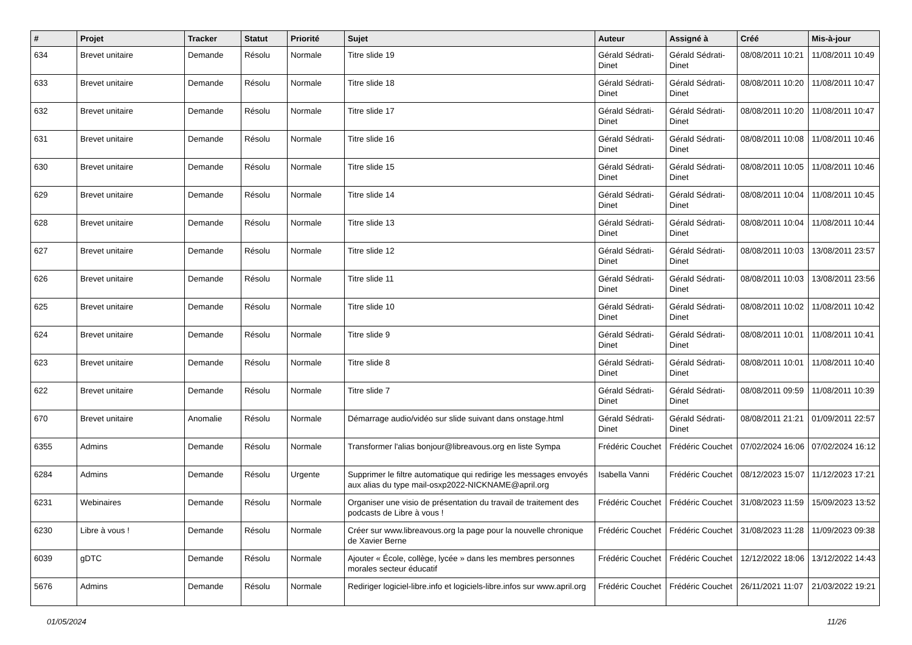| # | Projet | Tracker | Statut | Priorité | Sujet | Auteur | Assigné à | Créé | Mis-à-jour |
| --- | --- | --- | --- | --- | --- | --- | --- | --- | --- |
| 634 | Brevet unitaire | Demande | Résolu | Normale | Titre slide 19 | Gérald Sédrati-Dinet | Gérald Sédrati-Dinet | 08/08/2011 10:21 | 11/08/2011 10:49 |
| 633 | Brevet unitaire | Demande | Résolu | Normale | Titre slide 18 | Gérald Sédrati-Dinet | Gérald Sédrati-Dinet | 08/08/2011 10:20 | 11/08/2011 10:47 |
| 632 | Brevet unitaire | Demande | Résolu | Normale | Titre slide 17 | Gérald Sédrati-Dinet | Gérald Sédrati-Dinet | 08/08/2011 10:20 | 11/08/2011 10:47 |
| 631 | Brevet unitaire | Demande | Résolu | Normale | Titre slide 16 | Gérald Sédrati-Dinet | Gérald Sédrati-Dinet | 08/08/2011 10:08 | 11/08/2011 10:46 |
| 630 | Brevet unitaire | Demande | Résolu | Normale | Titre slide 15 | Gérald Sédrati-Dinet | Gérald Sédrati-Dinet | 08/08/2011 10:05 | 11/08/2011 10:46 |
| 629 | Brevet unitaire | Demande | Résolu | Normale | Titre slide 14 | Gérald Sédrati-Dinet | Gérald Sédrati-Dinet | 08/08/2011 10:04 | 11/08/2011 10:45 |
| 628 | Brevet unitaire | Demande | Résolu | Normale | Titre slide 13 | Gérald Sédrati-Dinet | Gérald Sédrati-Dinet | 08/08/2011 10:04 | 11/08/2011 10:44 |
| 627 | Brevet unitaire | Demande | Résolu | Normale | Titre slide 12 | Gérald Sédrati-Dinet | Gérald Sédrati-Dinet | 08/08/2011 10:03 | 13/08/2011 23:57 |
| 626 | Brevet unitaire | Demande | Résolu | Normale | Titre slide 11 | Gérald Sédrati-Dinet | Gérald Sédrati-Dinet | 08/08/2011 10:03 | 13/08/2011 23:56 |
| 625 | Brevet unitaire | Demande | Résolu | Normale | Titre slide 10 | Gérald Sédrati-Dinet | Gérald Sédrati-Dinet | 08/08/2011 10:02 | 11/08/2011 10:42 |
| 624 | Brevet unitaire | Demande | Résolu | Normale | Titre slide 9 | Gérald Sédrati-Dinet | Gérald Sédrati-Dinet | 08/08/2011 10:01 | 11/08/2011 10:41 |
| 623 | Brevet unitaire | Demande | Résolu | Normale | Titre slide 8 | Gérald Sédrati-Dinet | Gérald Sédrati-Dinet | 08/08/2011 10:01 | 11/08/2011 10:40 |
| 622 | Brevet unitaire | Demande | Résolu | Normale | Titre slide 7 | Gérald Sédrati-Dinet | Gérald Sédrati-Dinet | 08/08/2011 09:59 | 11/08/2011 10:39 |
| 670 | Brevet unitaire | Anomalie | Résolu | Normale | Démarrage audio/vidéo sur slide suivant dans onstage.html | Gérald Sédrati-Dinet | Gérald Sédrati-Dinet | 08/08/2011 21:21 | 01/09/2011 22:57 |
| 6355 | Admins | Demande | Résolu | Normale | Transformer l'alias bonjour@libreavous.org en liste Sympa | Frédéric Couchet | Frédéric Couchet | 07/02/2024 16:06 | 07/02/2024 16:12 |
| 6284 | Admins | Demande | Résolu | Urgente | Supprimer le filtre automatique qui redirige les messages envoyés aux alias du type mail-osxp2022-NICKNAME@april.org | Isabella Vanni | Frédéric Couchet | 08/12/2023 15:07 | 11/12/2023 17:21 |
| 6231 | Webinaires | Demande | Résolu | Normale | Organiser une visio de présentation du travail de traitement des podcasts de Libre à vous ! | Frédéric Couchet | Frédéric Couchet | 31/08/2023 11:59 | 15/09/2023 13:52 |
| 6230 | Libre à vous ! | Demande | Résolu | Normale | Créer sur www.libreavous.org la page pour la nouvelle chronique de Xavier Berne | Frédéric Couchet | Frédéric Couchet | 31/08/2023 11:28 | 11/09/2023 09:38 |
| 6039 | gDTC | Demande | Résolu | Normale | Ajouter « École, collège, lycée » dans les membres personnes morales secteur éducatif | Frédéric Couchet | Frédéric Couchet | 12/12/2022 18:06 | 13/12/2022 14:43 |
| 5676 | Admins | Demande | Résolu | Normale | Rediriger logiciel-libre.info et logiciels-libre.infos sur www.april.org | Frédéric Couchet | Frédéric Couchet | 26/11/2021 11:07 | 21/03/2022 19:21 |
01/05/2024 11/26